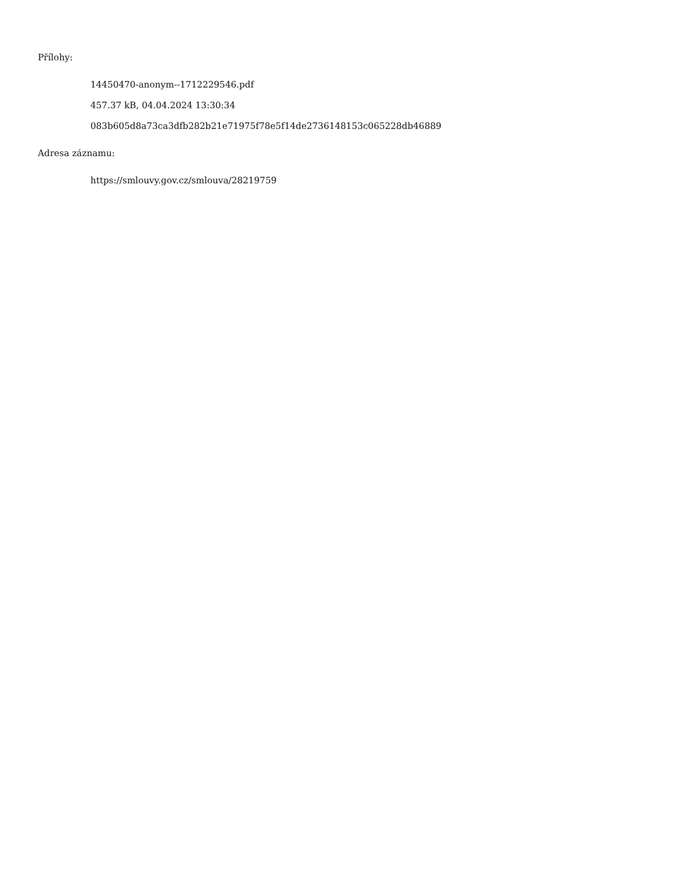Přílohy:
14450470-anonym--1712229546.pdf
457.37 kB, 04.04.2024 13:30:34
083b605d8a73ca3dfb282b21e71975f78e5f14de2736148153c065228db46889
Adresa záznamu:
https://smlouvy.gov.cz/smlouva/28219759